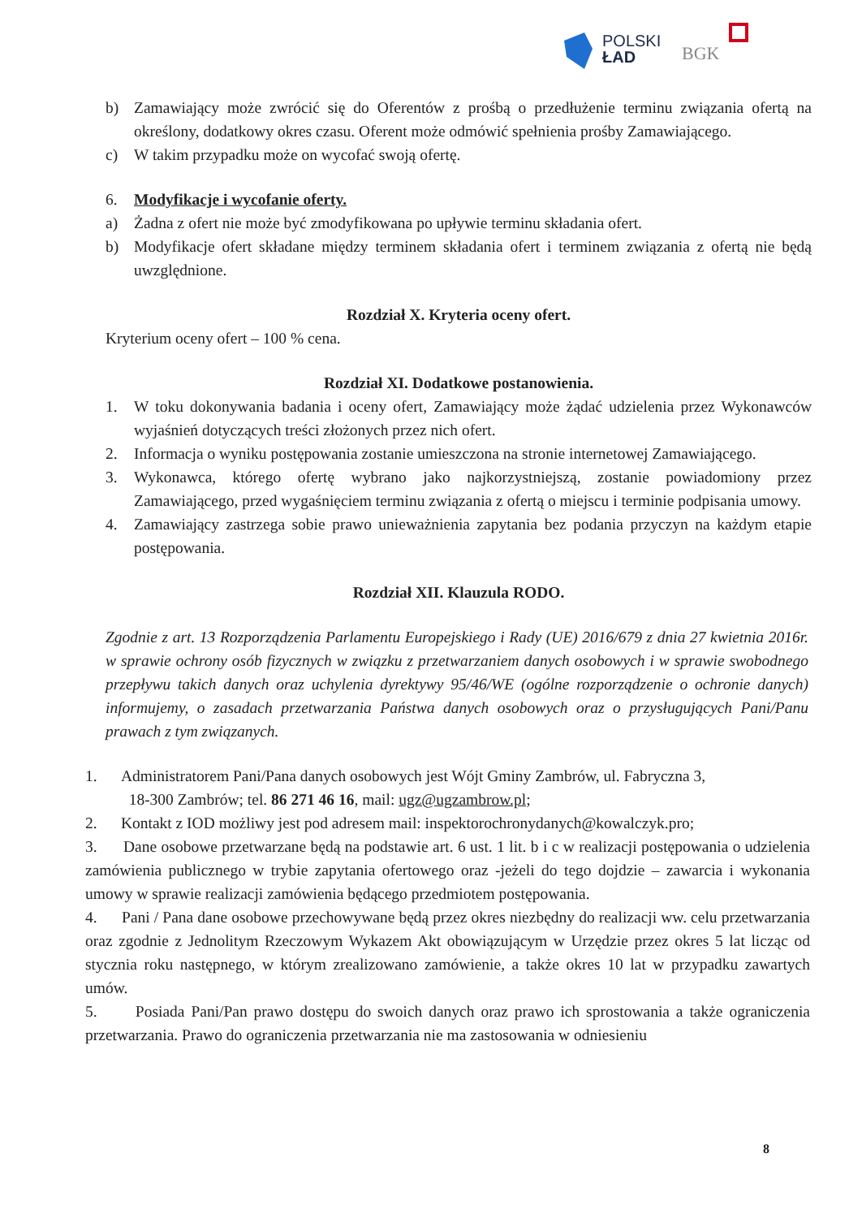POLSKI
ŁAD
BGK
b) Zamawiający może zwrócić się do Oferentów z prośbą o przedłużenie terminu związania ofertą na określony, dodatkowy okres czasu. Oferent może odmówić spełnienia prośby Zamawiającego.
c) W takim przypadku może on wycofać swoją ofertę.
6. Modyfikacje i wycofanie oferty.
a) Żadna z ofert nie może być zmodyfikowana po upływie terminu składania ofert.
b) Modyfikacje ofert składane między terminem składania ofert i terminem związania z ofertą nie będą uwzględnione.
Rozdział X. Kryteria oceny ofert.
Kryterium oceny ofert – 100 % cena.
Rozdział XI. Dodatkowe postanowienia.
1. W toku dokonywania badania i oceny ofert, Zamawiający może żądać udzielenia przez Wykonawców wyjaśnień dotyczących treści złożonych przez nich ofert.
2. Informacja o wyniku postępowania zostanie umieszczona na stronie internetowej Zamawiającego.
3. Wykonawca, którego ofertę wybrano jako najkorzystniejszą, zostanie powiadomiony przez Zamawiającego, przed wygaśnięciem terminu związania z ofertą o miejscu i terminie podpisania umowy.
4. Zamawiający zastrzega sobie prawo unieważnienia zapytania bez podania przyczyn na każdym etapie postępowania.
Rozdział XII. Klauzula RODO.
Zgodnie z art. 13 Rozporządzenia Parlamentu Europejskiego i Rady (UE) 2016/679 z dnia 27 kwietnia 2016r. w sprawie ochrony osób fizycznych w związku z przetwarzaniem danych osobowych i w sprawie swobodnego przepływu takich danych oraz uchylenia dyrektywy 95/46/WE (ogólne rozporządzenie o ochronie danych) informujemy, o zasadach przetwarzania Państwa danych osobowych oraz o przysługujących Pani/Panu prawach z tym związanych.
1. Administratorem Pani/Pana danych osobowych jest Wójt Gminy Zambrów, ul. Fabryczna 3,
18-300 Zambrów; tel. 86 271 46 16, mail: ugz@ugzambrow.pl;
2. Kontakt z IOD możliwy jest pod adresem mail: inspektorochronydanych@kowalczyk.pro;
3. Dane osobowe przetwarzane będą na podstawie art. 6 ust. 1 lit. b i c w realizacji postępowania o udzielenia zamówienia publicznego w trybie zapytania ofertowego oraz -jeżeli do tego dojdzie – zawarcia i wykonania umowy w sprawie realizacji zamówienia będącego przedmiotem postępowania.
4. Pani / Pana dane osobowe przechowywane będą przez okres niezbędny do realizacji ww. celu przetwarzania oraz zgodnie z Jednolitym Rzeczowym Wykazem Akt obowiązującym w Urzędzie przez okres 5 lat licząc od stycznia roku następnego, w którym zrealizowano zamówienie, a także okres 10 lat w przypadku zawartych umów.
5. Posiada Pani/Pan prawo dostępu do swoich danych oraz prawo ich sprostowania a także ograniczenia przetwarzania. Prawo do ograniczenia przetwarzania nie ma zastosowania w odniesieniu
8